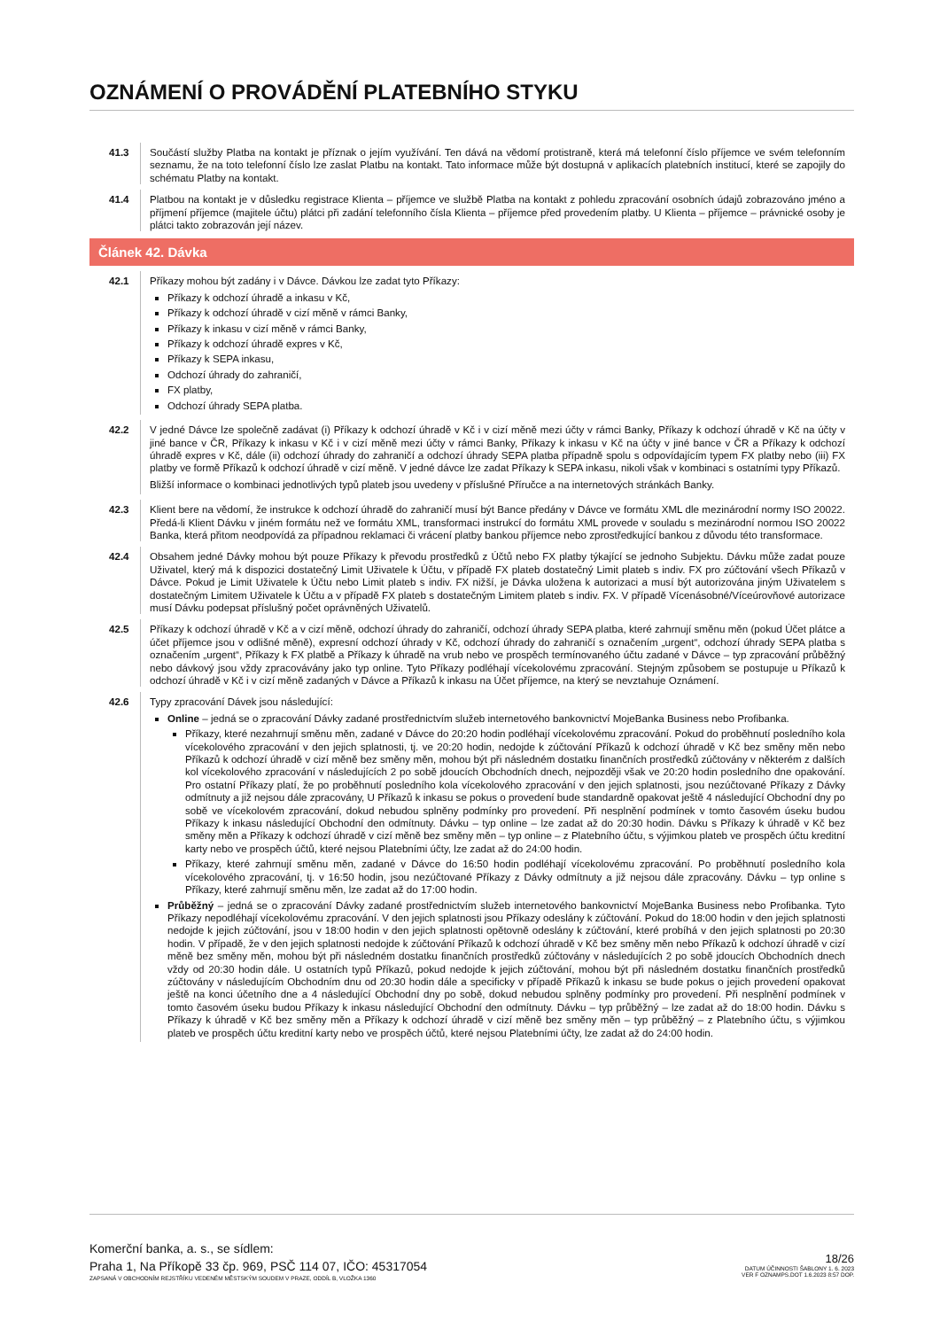OZNÁMENÍ O PROVÁDĚNÍ PLATEBNÍHO STYKU
41.3 Součástí služby Platba na kontakt je příznak o jejím využívání. Ten dává na vědomí protistraně, která má telefonní číslo příjemce ve svém telefonním seznamu, že na toto telefonní číslo lze zaslat Platbu na kontakt. Tato informace může být dostupná v aplikacích platebních institucí, které se zapojily do schématu Platby na kontakt.
41.4 Platbou na kontakt je v důsledku registrace Klienta – příjemce ve službě Platba na kontakt z pohledu zpracování osobních údajů zobrazováno jméno a příjmení příjemce (majitele účtu) plátci při zadání telefonního čísla Klienta – příjemce před provedením platby. U Klienta – příjemce – právnické osoby je plátci takto zobrazován její název.
Článek 42. Dávka
42.1 Příkazy mohou být zadány i v Dávce. Dávkou lze zadat tyto Příkazy:
Příkazy k odchozí úhradě a inkasu v Kč,
Příkazy k odchozí úhradě v cizí měně v rámci Banky,
Příkazy k inkasu v cizí měně v rámci Banky,
Příkazy k odchozí úhradě expres v Kč,
Příkazy k SEPA inkasu,
Odchozí úhrady do zahraničí,
FX platby,
Odchozí úhrady SEPA platba.
42.2 V jedné Dávce lze společně zadávat (i) Příkazy k odchozí úhradě v Kč i v cizí měně mezi účty v rámci Banky, Příkazy k odchozí úhradě v Kč na účty v jiné bance v ČR, Příkazy k inkasu v Kč i v cizí měně mezi účty v rámci Banky, Příkazy k inkasu v Kč na účty v jiné bance v ČR a Příkazy k odchozí úhradě expres v Kč, dále (ii) odchozí úhrady do zahraničí a odchozí úhrady SEPA platba případně spolu s odpovídajícím typem FX platby nebo (iii) FX platby ve formě Příkazů k odchozí úhradě v cizí měně. V jedné dávce lze zadat Příkazy k SEPA inkasu, nikoli však v kombinaci s ostatními typy Příkazů.
Bližší informace o kombinaci jednotlivých typů plateb jsou uvedeny v příslušné Příručce a na internetových stránkách Banky.
42.3 Klient bere na vědomí, že instrukce k odchozí úhradě do zahraničí musí být Bance předány v Dávce ve formátu XML dle mezinárodní normy ISO 20022. Předá-li Klient Dávku v jiném formátu než ve formátu XML, transformaci instrukcí do formátu XML provede v souladu s mezinárodní normou ISO 20022 Banka, která přitom neodpovídá za případnou reklamaci či vrácení platby bankou příjemce nebo zprostředkující bankou z důvodu této transformace.
42.4 Obsahem jedné Dávky mohou být pouze Příkazy k převodu prostředků z Účtů nebo FX platby týkající se jednoho Subjektu. Dávku může zadat pouze Uživatel, který má k dispozici dostatečný Limit Uživatele k Účtu, v případě FX plateb dostatečný Limit plateb s indiv. FX pro zúčtování všech Příkazů v Dávce. Pokud je Limit Uživatele k Účtu nebo Limit plateb s indiv. FX nižší, je Dávka uložena k autorizaci a musí být autorizována jiným Uživatelem s dostatečným Limitem Uživatele k Účtu a v případě FX plateb s dostatečným Limitem plateb s indiv. FX. V případě Vícenásobné/Víceúrovňové autorizace musí Dávku podepsat příslušný počet oprávněných Uživatelů.
42.5 Příkazy k odchozí úhradě v Kč a v cizí měně, odchozí úhrady do zahraničí, odchozí úhrady SEPA platba, které zahrnují směnu měn (pokud Účet plátce a účet příjemce jsou v odlišné měně), expresní odchozí úhrady v Kč, odchozí úhrady do zahraničí s označením „urgent“, odchozí úhrady SEPA platba s označením „urgent“, Příkazy k FX platbě a Příkazy k úhradě na vrub nebo ve prospěch termínovaného účtu zadané v Dávce – typ zpracování průběžný nebo dávkový jsou vždy zpracovávány jako typ online. Tyto Příkazy podléhají vícekolovému zpracování. Stejným způsobem se postupuje u Příkazů k odchozí úhradě v Kč i v cizí měně zadaných v Dávce a Příkazů k inkasu na Účet příjemce, na který se nevztahuje Oznámení.
42.6 Typy zpracování Dávek jsou následující:
Online – jedná se o zpracování Dávky zadané prostřednictvím služeb internetového bankovnictví MojeBanka Business nebo Profibanka.
Příkazy, které nezahrnují směnu měn, zadané v Dávce do 20:20 hodin podléhají vícekolovému zpracování. Pokud do proběhnutí posledního kola vícekolového zpracování v den jejich splatnosti, tj. ve 20:20 hodin, nedojde k zúčtování Příkazů k odchozí úhradě v Kč bez směny měn nebo Příkazů k odchozí úhradě v cizí měně bez směny měn, mohou být při následném dostatku finančních prostředků zúčtovány v některém z dalších kol vícekolového zpracování v následujících 2 po sobě jdoucích Obchodních dnech, nejpozději však ve 20:20 hodin posledního dne opakování. Pro ostatní Příkazy platí, že po proběhnutí posledního kola vícekolového zpracování v den jejich splatnosti, jsou nezúčtované Příkazy z Dávky odmítnuty a již nejsou dále zpracovány, U Příkazů k inkasu se pokus o provedení bude standardně opakovat ještě 4 následující Obchodní dny po sobě ve vícekolovém zpracování, dokud nebudou splněny podmínky pro provedení. Při nesplnění podmínek v tomto časovém úseku budou Příkazy k inkasu následující Obchodní den odmítnuty. Dávku – typ online – lze zadat až do 20:30 hodin. Dávku s Příkazy k úhradě v Kč bez směny měn a Příkazy k odchozí úhradě v cizí měně bez směny měn – typ online – z Platebního účtu, s výjimkou plateb ve prospěch účtu kreditní karty nebo ve prospěch účtů, které nejsou Platebními účty, lze zadat až do 24:00 hodin.
Příkazy, které zahrnují směnu měn, zadané v Dávce do 16:50 hodin podléhají vícekolovému zpracování. Po proběhnutí posledního kola vícekolového zpracování, tj. v 16:50 hodin, jsou nezúčtované Příkazy z Dávky odmítnuty a již nejsou dále zpracovány. Dávku – typ online s Příkazy, které zahrnují směnu měn, lze zadat až do 17:00 hodin.
Průběžný – jedná se o zpracování Dávky zadané prostřednictvím služeb internetového bankovnictví MojeBanka Business nebo Profibanka. Tyto Příkazy nepodléhají vícekolovému zpracování. V den jejich splatnosti jsou Příkazy odeslány k zúčtování. Pokud do 18:00 hodin v den jejich splatnosti nedojde k jejich zúčtování, jsou v 18:00 hodin v den jejich splatnosti opětovně odeslány k zúčtování, které probíhá v den jejich splatnosti po 20:30 hodin. V případě, že v den jejich splatnosti nedojde k zúčtování Příkazů k odchozí úhradě v Kč bez směny měn nebo Příkazů k odchozí úhradě v cizí měně bez směny měn, mohou být při následném dostatku finančních prostředků zúčtovány v následujících 2 po sobě jdoucích Obchodních dnech vždy od 20:30 hodin dále. U ostatních typů Příkazů, pokud nedojde k jejich zúčtování, mohou být při následném dostatku finančních prostředků zúčtovány v následujícím Obchodním dnu od 20:30 hodin dále a specificky v případě Příkazů k inkasu se bude pokus o jejich provedení opakovat ještě na konci účetního dne a 4 následující Obchodní dny po sobě, dokud nebudou splněny podmínky pro provedení. Při nesplnění podmínek v tomto časovém úseku budou Příkazy k inkasu následující Obchodní den odmítnuty. Dávku – typ průběžný – lze zadat až do 18:00 hodin. Dávku s Příkazy k úhradě v Kč bez směny měn a Příkazy k odchozí úhradě v cizí měně bez směny měn – typ průběžný – z Platebního účtu, s výjimkou plateb ve prospěch účtu kreditní karty nebo ve prospěch účtů, které nejsou Platebními účty, lze zadat až do 24:00 hodin.
Komerční banka, a. s., se sídlem:
Praha 1, Na Příkopě 33 čp. 969, PSČ 114 07, IČO: 45317054
ZAPSANÁ V OBCHODNÍM REJSTŘÍKU VEDENÉM MĚSTSKÝM SOUDEM V PRAZE, ODDÍL B, VLOŽKA 1360
18/26
DATUM ÚČINNOSTI ŠABLONY 1. 6. 2023
VER F OZNAMPS.DOT 1.6.2023 8:57 DOP.